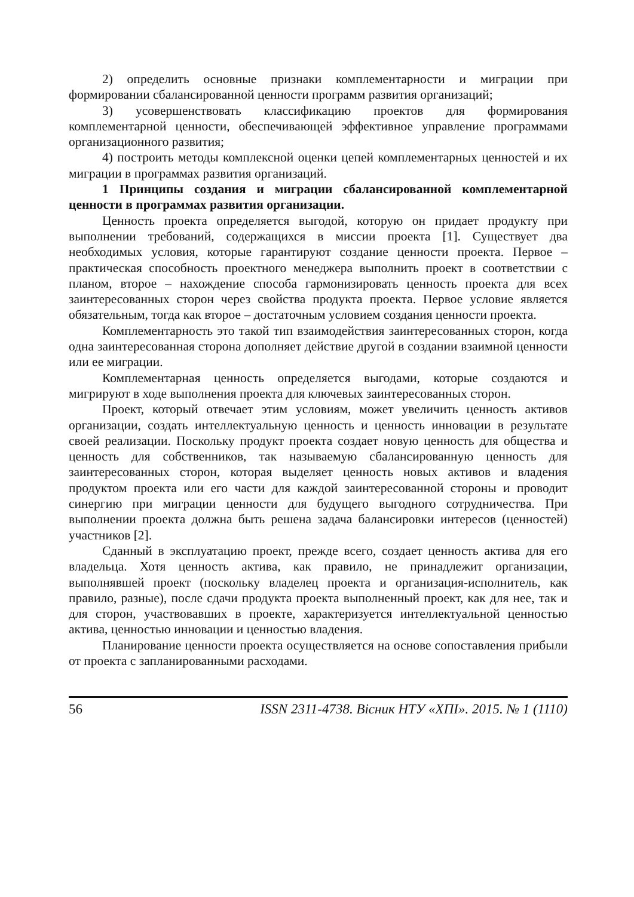2) определить основные признаки комплементарности и миграции при формировании сбалансированной ценности программ развития организаций;
3) усовершенствовать классификацию проектов для формирования комплементарной ценности, обеспечивающей эффективное управление программами организационного развития;
4) построить методы комплексной оценки цепей комплементарных ценностей и их миграции в программах развития организаций.
1 Принципы создания и миграции сбалансированной комплементарной ценности в программах развития организации.
Ценность проекта определяется выгодой, которую он придает продукту при выполнении требований, содержащихся в миссии проекта [1]. Существует два необходимых условия, которые гарантируют создание ценности проекта. Первое – практическая способность проектного менеджера выполнить проект в соответствии с планом, второе – нахождение способа гармонизировать ценность проекта для всех заинтересованных сторон через свойства продукта проекта. Первое условие является обязательным, тогда как второе – достаточным условием создания ценности проекта.
Комплементарность это такой тип взаимодействия заинтересованных сторон, когда одна заинтересованная сторона дополняет действие другой в создании взаимной ценности или ее миграции.
Комплементарная ценность определяется выгодами, которые создаются и мигрируют в ходе выполнения проекта для ключевых заинтересованных сторон.
Проект, который отвечает этим условиям, может увеличить ценность активов организации, создать интеллектуальную ценность и ценность инновации в результате своей реализации. Поскольку продукт проекта создает новую ценность для общества и ценность для собственников, так называемую сбалансированную ценность для заинтересованных сторон, которая выделяет ценность новых активов и владения продуктом проекта или его части для каждой заинтересованной стороны и проводит синергию при миграции ценности для будущего выгодного сотрудничества. При выполнении проекта должна быть решена задача балансировки интересов (ценностей) участников [2].
Сданный в эксплуатацию проект, прежде всего, создает ценность актива для его владельца. Хотя ценность актива, как правило, не принадлежит организации, выполнявшей проект (поскольку владелец проекта и организация-исполнитель, как правило, разные), после сдачи продукта проекта выполненный проект, как для нее, так и для сторон, участвовавших в проекте, характеризуется интеллектуальной ценностью актива, ценностью инновации и ценностью владения.
Планирование ценности проекта осуществляется на основе сопоставления прибыли от проекта с запланированными расходами.
56 ISSN 2311-4738. Вісник НТУ «ХПІ». 2015. № 1 (1110)